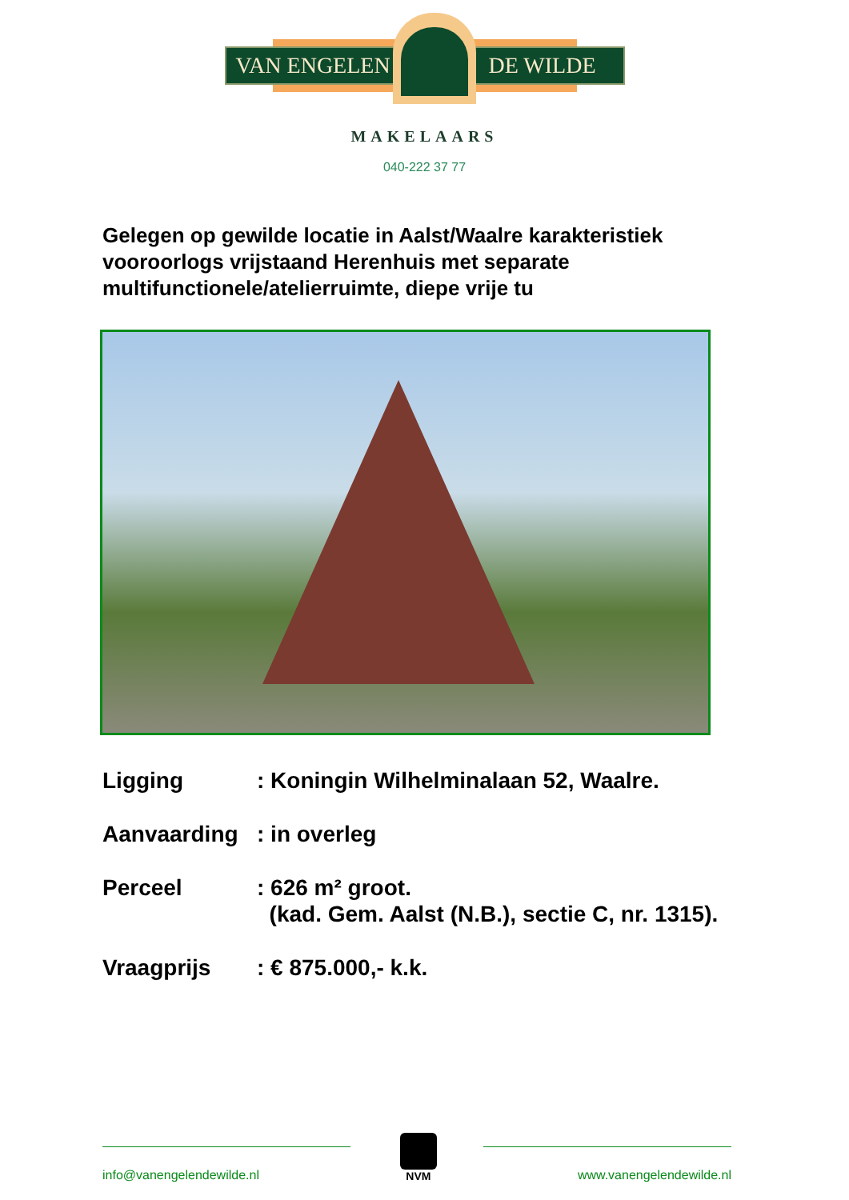VAN ENGELEN DE WILDE
MAKELAARS
040-222 37 77
Gelegen op gewilde locatie in Aalst/Waalre karakteristiek vooroorlogs vrijstaand Herenhuis met separate multifunctionele/atelierruimte, diepe vrije tu
Ligging: Koningin Wilhelminalaan 52, Waalre.
Aanvaarding: in overleg
Perceel: 626 m² groot.
(kad. Gem. Aalst (N.B.), sectie C, nr. 1315).
Vraagprijs: € 875.000,- k.k.
info@vanengelendewilde.nl
NVM
www.vanengelendewilde.nl